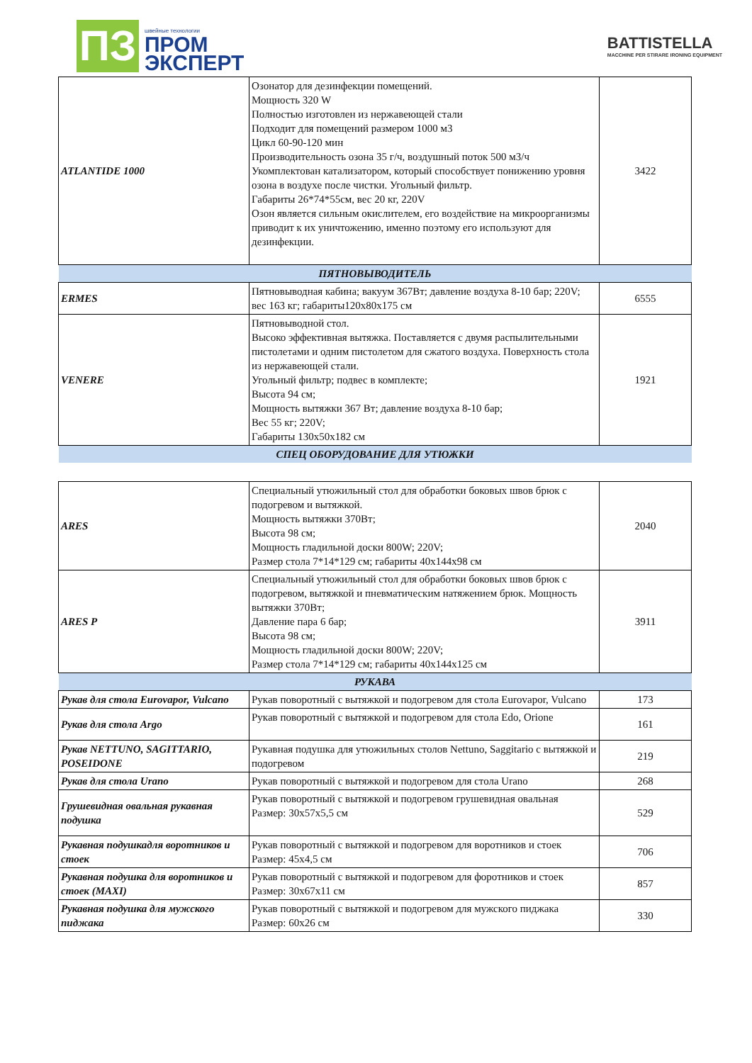ПЗ
швейные технологии
ПРОМ
ЭКСПЕРТ
BATTISTELLA
MACCHINE PER STIRARE IRONING EQUIPMENT
| ATLANTIDE 1000 | Озонатор для дезинфекции помещений. Мощность 320 W Полностью изготовлен из нержавеющей стали Подходит для помещений размером 1000 м3 Цикл 60-90-120 мин Производительность озона 35 г/ч, воздушный поток 500 м3/ч Укомплектован катализатором, который способствует понижению уровня озона в воздухе после чистки. Угольный фильтр. Габариты 26*74*55см, вес 20 кг, 220V Озон является сильным окислителем, его воздействие на микроорганизмы приводит к их уничтожению, именно поэтому его используют для дезинфекции. | 3422 |
| ПЯТНОВЫВОДИТЕЛЬ | | |
| ERMES | Пятновыводная кабина; вакуум 367Вт; давление воздуха 8-10 бар; 220V; вес 163 кг; габариты120x80x175 см | 6555 |
| VENERE | Пятновыводной стол. Высоко эффективная вытяжка. Поставляется с двумя распылительными пистолетами и одним пистолетом для сжатого воздуха. Поверхность стола из нержавеющей стали. Угольный фильтр; подвес в комплекте; Высота 94 см; Мощность вытяжки 367 Вт; давление воздуха 8-10 бар; Вес 55 кг; 220V; Габариты 130x50x182 см | 1921 |
| СПЕЦ ОБОРУДОВАНИЕ ДЛЯ УТЮЖКИ | | |
| ARES | Специальный утюжильный стол для обработки боковых швов брюк с подогревом и вытяжкой. Мощность вытяжки 370Вт; Высота 98 см; Мощность гладильной доски 800W; 220V; Размер стола 7*14*129 см; габариты 40x144x98 см | 2040 |
| ARES P | Специальный утюжильный стол для обработки боковых швов брюк с подогревом, вытяжкой и пневматическим натяжением брюк. Мощность вытяжки 370Вт; Давление пара 6 бар; Высота 98 см; Мощность гладильной доски 800W; 220V; Размер стола 7*14*129 см; габариты 40x144x125 см | 3911 |
| РУКАВА | | |
| Рукав для стола Eurovapor, Vulcano | Рукав поворотный с вытяжкой и подогревом для стола Eurovapor, Vulcano | 173 |
| Рукав для стола Argo | Рукав поворотный с вытяжкой и подогревом для стола Edo, Orione | 161 |
| Рукав NETTUNO, SAGITTARIO, POSEIDONE | Рукавная подушка для утюжильных столов Nettuno, Saggitario с вытяжкой и подогревом | 219 |
| Рукав для стола Urano | Рукав поворотный с вытяжкой и подогревом для стола Urano | 268 |
| Грушевидная овальная рукавная подушка | Рукав поворотный с вытяжкой и подогревом грушевидная овальная Размер: 30x57x5,5 см | 529 |
| Рукавная подушкадля воротников и стоек | Рукав поворотный с вытяжкой и подогревом для воротников и стоек Размер: 45x4,5 см | 706 |
| Рукавная подушка для воротников и стоек (MAXI) | Рукав поворотный с вытяжкой и подогревом для форотников и стоек Размер: 30x67x11 см | 857 |
| Рукавная подушка для мужского пиджака | Рукав поворотный с вытяжкой и подогревом для мужского пиджака Размер: 60x26 см | 330 |